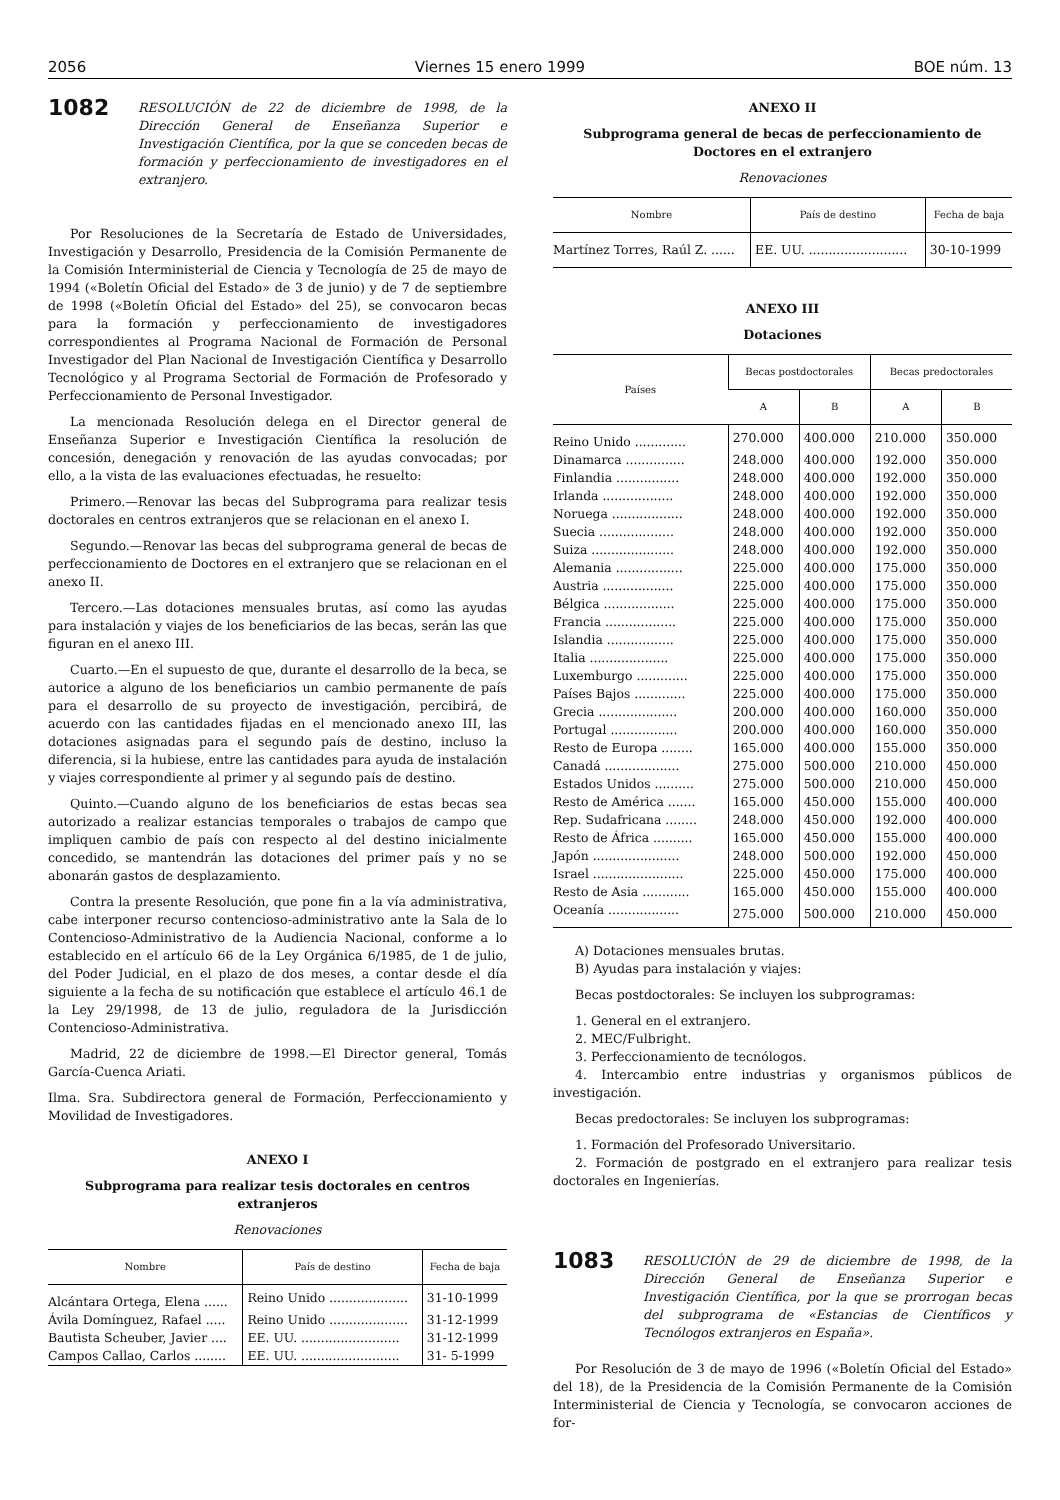2056 Viernes 15 enero 1999 BOE núm. 13
1082
RESOLUCIÓN de 22 de diciembre de 1998, de la Dirección General de Enseñanza Superior e Investigación Científica, por la que se conceden becas de formación y perfeccionamiento de investigadores en el extranjero.
Por Resoluciones de la Secretaría de Estado de Universidades, Investigación y Desarrollo, Presidencia de la Comisión Permanente de la Comisión Interministerial de Ciencia y Tecnología de 25 de mayo de 1994 («Boletín Oficial del Estado» de 3 de junio) y de 7 de septiembre de 1998 («Boletín Oficial del Estado» del 25), se convocaron becas para la formación y perfeccionamiento de investigadores correspondientes al Programa Nacional de Formación de Personal Investigador del Plan Nacional de Investigación Científica y Desarrollo Tecnológico y al Programa Sectorial de Formación de Profesorado y Perfeccionamiento de Personal Investigador.
La mencionada Resolución delega en el Director general de Enseñanza Superior e Investigación Científica la resolución de concesión, denegación y renovación de las ayudas convocadas; por ello, a la vista de las evaluaciones efectuadas, he resuelto:
Primero.—Renovar las becas del Subprograma para realizar tesis doctorales en centros extranjeros que se relacionan en el anexo I.
Segundo.—Renovar las becas del subprograma general de becas de perfeccionamiento de Doctores en el extranjero que se relacionan en el anexo II.
Tercero.—Las dotaciones mensuales brutas, así como las ayudas para instalación y viajes de los beneficiarios de las becas, serán las que figuran en el anexo III.
Cuarto.—En el supuesto de que, durante el desarrollo de la beca, se autorice a alguno de los beneficiarios un cambio permanente de país para el desarrollo de su proyecto de investigación, percibirá, de acuerdo con las cantidades fijadas en el mencionado anexo III, las dotaciones asignadas para el segundo país de destino, incluso la diferencia, si la hubiese, entre las cantidades para ayuda de instalación y viajes correspondiente al primer y al segundo país de destino.
Quinto.—Cuando alguno de los beneficiarios de estas becas sea autorizado a realizar estancias temporales o trabajos de campo que impliquen cambio de país con respecto al del destino inicialmente concedido, se mantendrán las dotaciones del primer país y no se abonarán gastos de desplazamiento.
Contra la presente Resolución, que pone fin a la vía administrativa, cabe interponer recurso contencioso-administrativo ante la Sala de lo Contencioso-Administrativo de la Audiencia Nacional, conforme a lo establecido en el artículo 66 de la Ley Orgánica 6/1985, de 1 de julio, del Poder Judicial, en el plazo de dos meses, a contar desde el día siguiente a la fecha de su notificación que establece el artículo 46.1 de la Ley 29/1998, de 13 de julio, reguladora de la Jurisdicción Contencioso-Administrativa.
Madrid, 22 de diciembre de 1998.—El Director general, Tomás García-Cuenca Ariati.
Ilma. Sra. Subdirectora general de Formación, Perfeccionamiento y Movilidad de Investigadores.
ANEXO I
Subprograma para realizar tesis doctorales en centros extranjeros
Renovaciones
| Nombre | País de destino | Fecha de baja |
| --- | --- | --- |
| Alcántara Ortega, Elena ...... | Reino Unido .................... | 31-10-1999 |
| Ávila Domínguez, Rafael ..... | Reino Unido .................... | 31-12-1999 |
| Bautista Scheuber, Javier .... | EE. UU. ......................... | 31-12-1999 |
| Campos Callao, Carlos ........ | EE. UU. ......................... | 31- 5-1999 |
ANEXO II
Subprograma general de becas de perfeccionamiento de Doctores en el extranjero
Renovaciones
| Nombre | País de destino | Fecha de baja |
| --- | --- | --- |
| Martínez Torres, Raúl Z. ...... | EE. UU. ......................... | 30-10-1999 |
ANEXO III
Dotaciones
| Países | Becas postdoctorales | | Becas predoctorales | |
| --- | --- | --- | --- | --- |
| | A | B | A | B |
| Reino Unido ............. | 270.000 | 400.000 | 210.000 | 350.000 |
| Dinamarca ............... | 248.000 | 400.000 | 192.000 | 350.000 |
| Finlandia ................ | 248.000 | 400.000 | 192.000 | 350.000 |
| Irlanda .................. | 248.000 | 400.000 | 192.000 | 350.000 |
| Noruega .................. | 248.000 | 400.000 | 192.000 | 350.000 |
| Suecia ................... | 248.000 | 400.000 | 192.000 | 350.000 |
| Suiza ..................... | 248.000 | 400.000 | 192.000 | 350.000 |
| Alemania ................. | 225.000 | 400.000 | 175.000 | 350.000 |
| Austria .................. | 225.000 | 400.000 | 175.000 | 350.000 |
| Bélgica .................. | 225.000 | 400.000 | 175.000 | 350.000 |
| Francia .................. | 225.000 | 400.000 | 175.000 | 350.000 |
| Islandia ................. | 225.000 | 400.000 | 175.000 | 350.000 |
| Italia .................... | 225.000 | 400.000 | 175.000 | 350.000 |
| Luxemburgo ............. | 225.000 | 400.000 | 175.000 | 350.000 |
| Países Bajos ............. | 225.000 | 400.000 | 175.000 | 350.000 |
| Grecia .................... | 200.000 | 400.000 | 160.000 | 350.000 |
| Portugal ................. | 200.000 | 400.000 | 160.000 | 350.000 |
| Resto de Europa ........ | 165.000 | 400.000 | 155.000 | 350.000 |
| Canadá ................... | 275.000 | 500.000 | 210.000 | 450.000 |
| Estados Unidos .......... | 275.000 | 500.000 | 210.000 | 450.000 |
| Resto de América ....... | 165.000 | 450.000 | 155.000 | 400.000 |
| Rep. Sudafricana ........ | 248.000 | 450.000 | 192.000 | 400.000 |
| Resto de África .......... | 165.000 | 450.000 | 155.000 | 400.000 |
| Japón ...................... | 248.000 | 500.000 | 192.000 | 450.000 |
| Israel ....................... | 225.000 | 450.000 | 175.000 | 400.000 |
| Resto de Asia ............ | 165.000 | 450.000 | 155.000 | 400.000 |
| Oceanía .................. | 275.000 | 500.000 | 210.000 | 450.000 |
A) Dotaciones mensuales brutas.
B) Ayudas para instalación y viajes:
Becas postdoctorales: Se incluyen los subprogramas:
1. General en el extranjero.
2. MEC/Fulbright.
3. Perfeccionamiento de tecnólogos.
4. Intercambio entre industrias y organismos públicos de investigación.
Becas predoctorales: Se incluyen los subprogramas:
1. Formación del Profesorado Universitario.
2. Formación de postgrado en el extranjero para realizar tesis doctorales en Ingenierías.
1083
RESOLUCIÓN de 29 de diciembre de 1998, de la Dirección General de Enseñanza Superior e Investigación Científica, por la que se prorrogan becas del subprograma de «Estancias de Científicos y Tecnólogos extranjeros en España».
Por Resolución de 3 de mayo de 1996 («Boletín Oficial del Estado» del 18), de la Presidencia de la Comisión Permanente de la Comisión Interministerial de Ciencia y Tecnología, se convocaron acciones de for-